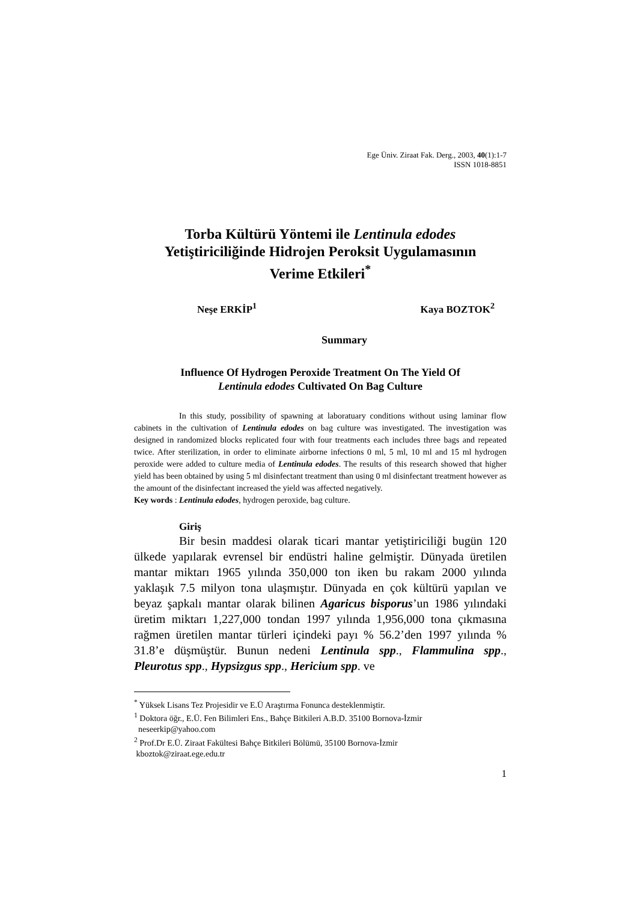Ege Üniv. Ziraat Fak. Derg., 2003, 40(1):1-7
ISSN 1018-8851
Torba Kültürü Yöntemi ile Lentinula edodes
Yetiştiriciliğinde Hidrojen Peroksit Uygulamasının
Verime Etkileri<sup>*</sup>
Neşe ERKİP<sup>1</sup> Kaya BOZTOK<sup>2</sup>
Summary
Influence Of Hydrogen Peroxide Treatment On The Yield Of
Lentinula edodes Cultivated On Bag Culture
In this study, possibility of spawning at laboratuary conditions without using laminar flow cabinets in the cultivation of Lentinula edodes on bag culture was investigated. The investigation was designed in randomized blocks replicated four with four treatments each includes three bags and repeated twice. After sterilization, in order to eliminate airborne infections 0 ml, 5 ml, 10 ml and 15 ml hydrogen peroxide were added to culture media of Lentinula edodes. The results of this research showed that higher yield has been obtained by using 5 ml disinfectant treatment than using 0 ml disinfectant treatment however as the amount of the disinfectant increased the yield was affected negatively.
Key words : Lentinula edodes, hydrogen peroxide, bag culture.
Giriş
Bir besin maddesi olarak ticari mantar yetiştiriciliği bugün 120 ülkede yapılarak evrensel bir endüstri haline gelmiştir. Dünyada üretilen mantar miktarı 1965 yılında 350,000 ton iken bu rakam 2000 yılında yaklaşık 7.5 milyon tona ulaşmıştır. Dünyada en çok kültürü yapılan ve beyaz şapkalı mantar olarak bilinen Agaricus bisporus’un 1986 yılındaki üretim miktarı 1,227,000 tondan 1997 yılında 1,956,000 tona çıkmasına rağmen üretilen mantar türleri içindeki payı % 56.2’den 1997 yılında % 31.8’e düşmüştür. Bunun nedeni Lentinula spp., Flammulina spp., Pleurotus spp., Hypsizgus spp., Hericium spp. ve
<sup>*</sup> Yüksek Lisans Tez Projesidir ve E.Ü Araştırma Fonunca desteklenmiştir.
<sup>1</sup> Doktora öğr., E.Ü. Fen Bilimleri Ens., Bahçe Bitkileri A.B.D. 35100 Bornova-İzmir
neseerkip@yahoo.com
<sup>2</sup> Prof.Dr E.Ü. Ziraat Fakültesi Bahçe Bitkileri Bölümü, 35100 Bornova-İzmir
kboztok@ziraat.ege.edu.tr
1